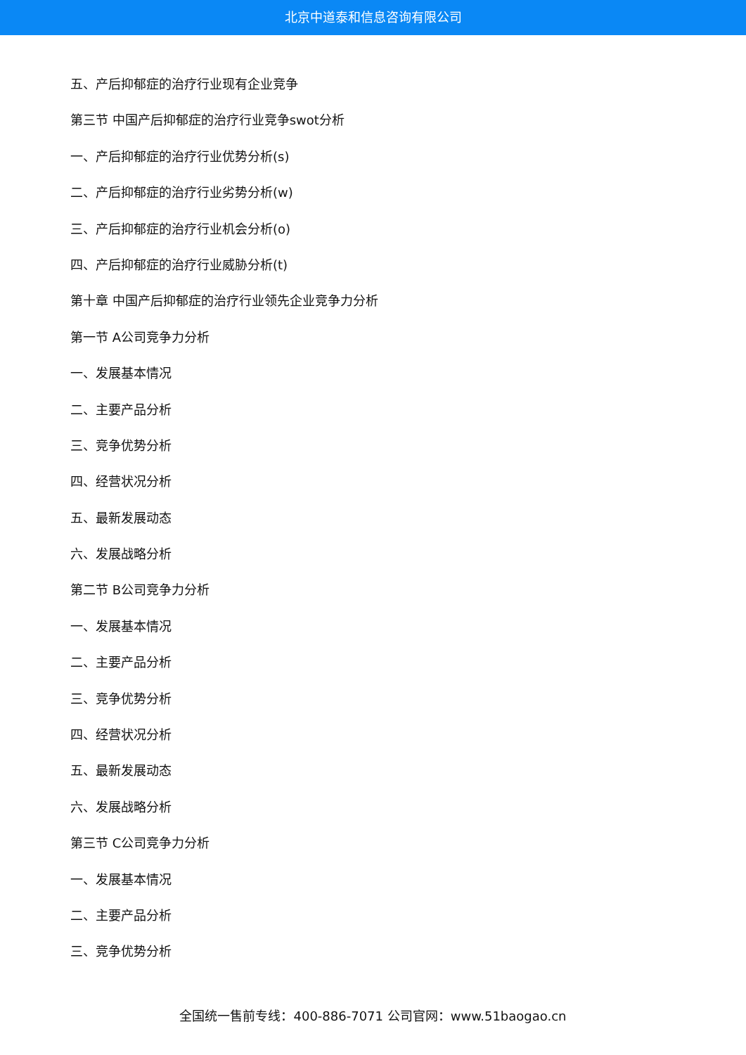北京中道泰和信息咨询有限公司
五、产后抑郁症的治疗行业现有企业竞争
第三节 中国产后抑郁症的治疗行业竞争swot分析
一、产后抑郁症的治疗行业优势分析(s)
二、产后抑郁症的治疗行业劣势分析(w)
三、产后抑郁症的治疗行业机会分析(o)
四、产后抑郁症的治疗行业威胁分析(t)
第十章 中国产后抑郁症的治疗行业领先企业竞争力分析
第一节 A公司竞争力分析
一、发展基本情况
二、主要产品分析
三、竞争优势分析
四、经营状况分析
五、最新发展动态
六、发展战略分析
第二节 B公司竞争力分析
一、发展基本情况
二、主要产品分析
三、竞争优势分析
四、经营状况分析
五、最新发展动态
六、发展战略分析
第三节 C公司竞争力分析
一、发展基本情况
二、主要产品分析
三、竞争优势分析
全国统一售前专线：400-886-7071 公司官网：www.51baogao.cn